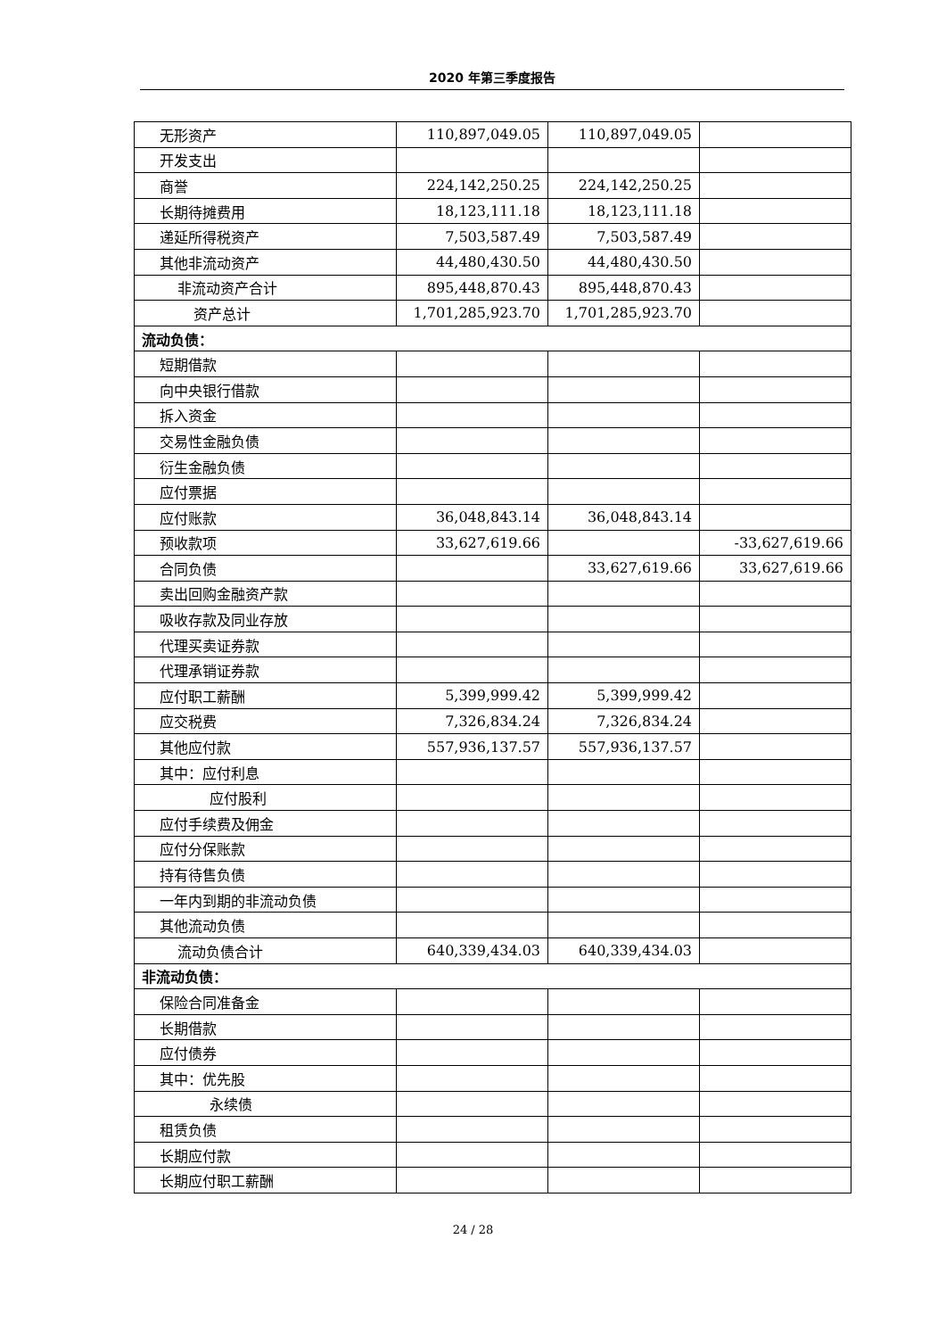2020 年第三季度报告
| 无形资产 | 110,897,049.05 | 110,897,049.05 | |
| 开发支出 | | | |
| 商誉 | 224,142,250.25 | 224,142,250.25 | |
| 长期待摊费用 | 18,123,111.18 | 18,123,111.18 | |
| 递延所得税资产 | 7,503,587.49 | 7,503,587.49 | |
| 其他非流动资产 | 44,480,430.50 | 44,480,430.50 | |
| 非流动资产合计 | 895,448,870.43 | 895,448,870.43 | |
| 资产总计 | 1,701,285,923.70 | 1,701,285,923.70 | |
| 流动负债： | | | |
| 短期借款 | | | |
| 向中央银行借款 | | | |
| 拆入资金 | | | |
| 交易性金融负债 | | | |
| 衍生金融负债 | | | |
| 应付票据 | | | |
| 应付账款 | 36,048,843.14 | 36,048,843.14 | |
| 预收款项 | 33,627,619.66 | | -33,627,619.66 |
| 合同负债 | | 33,627,619.66 | 33,627,619.66 |
| 卖出回购金融资产款 | | | |
| 吸收存款及同业存放 | | | |
| 代理买卖证券款 | | | |
| 代理承销证券款 | | | |
| 应付职工薪酬 | 5,399,999.42 | 5,399,999.42 | |
| 应交税费 | 7,326,834.24 | 7,326,834.24 | |
| 其他应付款 | 557,936,137.57 | 557,936,137.57 | |
| 其中：应付利息 | | | |
| 应付股利 | | | |
| 应付手续费及佣金 | | | |
| 应付分保账款 | | | |
| 持有待售负债 | | | |
| 一年内到期的非流动负债 | | | |
| 其他流动负债 | | | |
| 流动负债合计 | 640,339,434.03 | 640,339,434.03 | |
| 非流动负债： | | | |
| 保险合同准备金 | | | |
| 长期借款 | | | |
| 应付债券 | | | |
| 其中：优先股 | | | |
| 永续债 | | | |
| 租赁负债 | | | |
| 长期应付款 | | | |
| 长期应付职工薪酬 | | | |
24 / 28